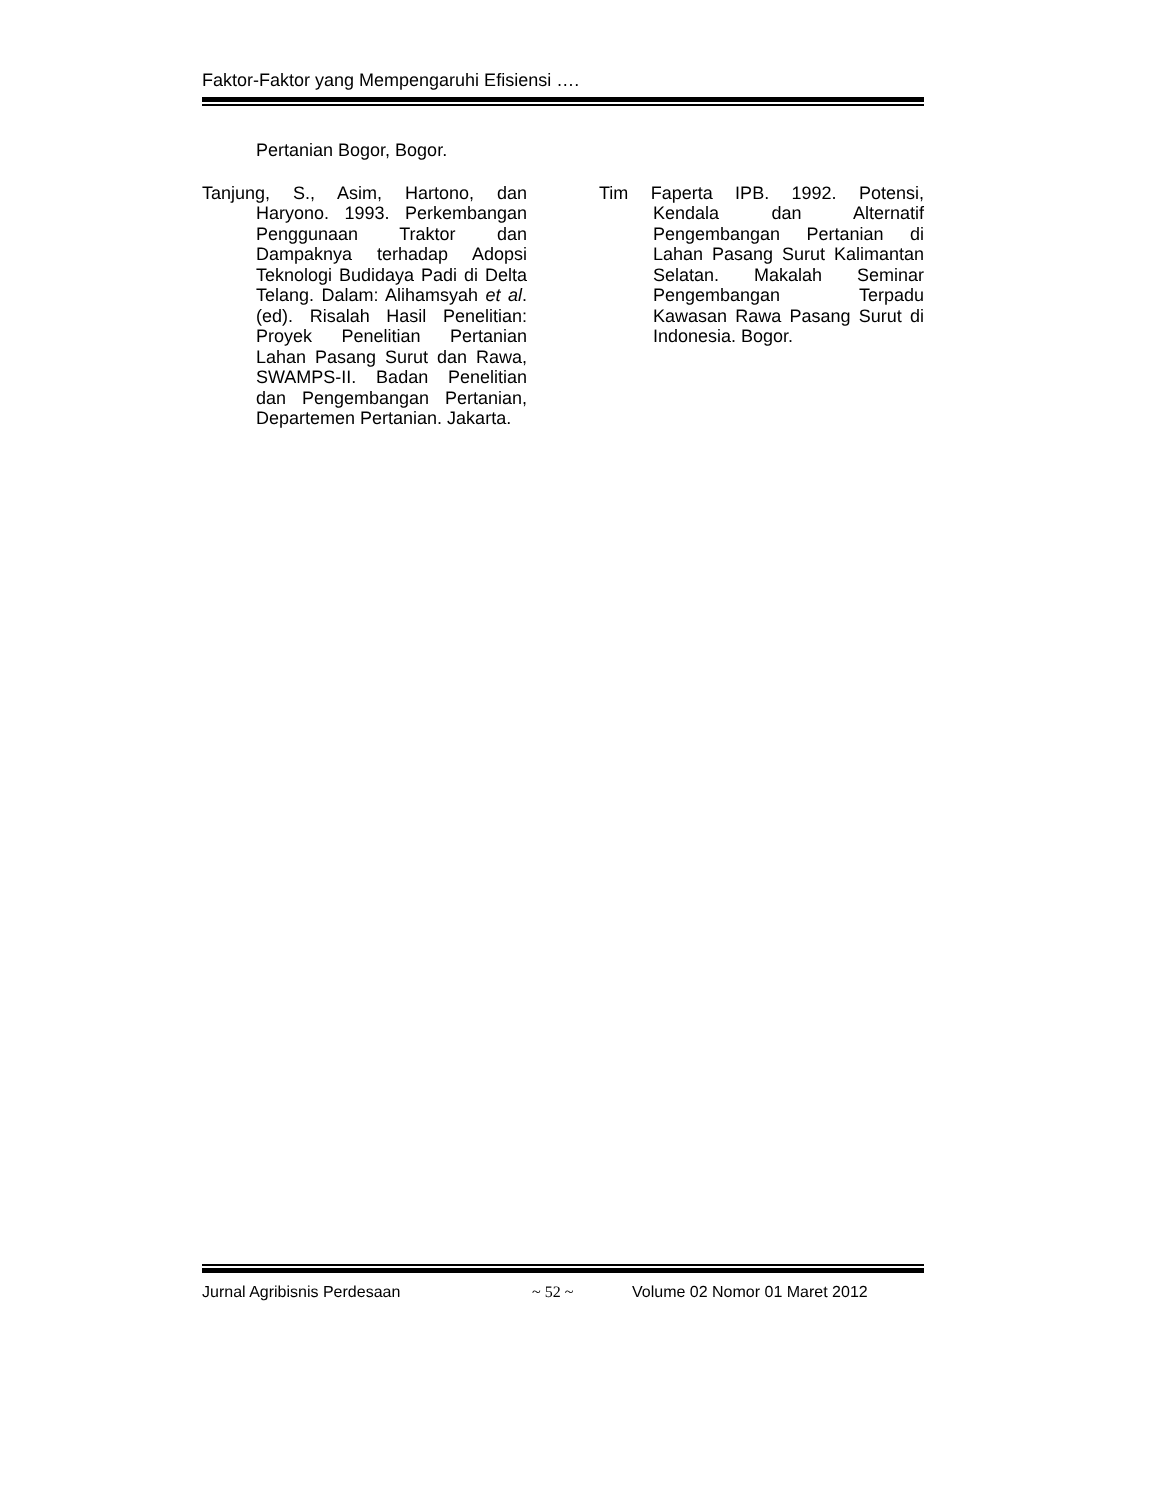Faktor-Faktor yang Mempengaruhi Efisiensi ….
Pertanian Bogor, Bogor.
Tanjung, S., Asim, Hartono, dan Haryono. 1993. Perkembangan Penggunaan Traktor dan Dampaknya terhadap Adopsi Teknologi Budidaya Padi di Delta Telang. Dalam: Alihamsyah et al. (ed). Risalah Hasil Penelitian: Proyek Penelitian Pertanian Lahan Pasang Surut dan Rawa, SWAMPS-II. Badan Penelitian dan Pengembangan Pertanian, Departemen Pertanian. Jakarta.
Tim Faperta IPB. 1992. Potensi, Kendala dan Alternatif Pengembangan Pertanian di Lahan Pasang Surut Kalimantan Selatan. Makalah Seminar Pengembangan Terpadu Kawasan Rawa Pasang Surut di Indonesia. Bogor.
Jurnal Agribisnis Perdesaan ~ 52 ~ Volume 02 Nomor 01 Maret 2012